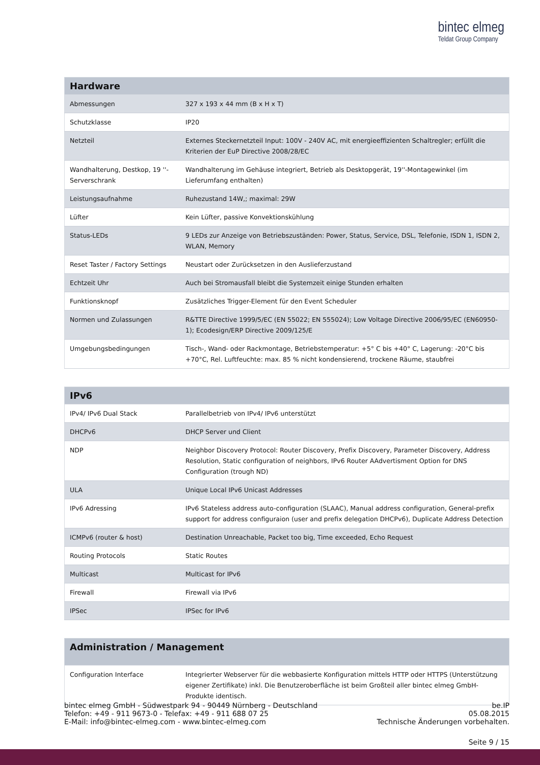bintec elmeg
Teldat Group Company
| Hardware | |
| --- | --- |
| Abmessungen | 327 x 193 x 44 mm (B x H x T) |
| Schutzklasse | IP20 |
| Netzteil | Externes Steckernetzteil Input: 100V - 240V AC, mit energieeffizienten Schaltregler; erfüllt die Kriterien der EuP Directive 2008/28/EC |
| Wandhalterung, Destkop, 19 ''-Serverschrank | Wandhalterung im Gehäuse integriert, Betrieb als Desktopgerät, 19''-Montagewinkel (im Lieferumfang enthalten) |
| Leistungsaufnahme | Ruhezustand 14W,; maximal: 29W |
| Lüfter | Kein Lüfter, passive Konvektionskühlung |
| Status-LEDs | 9 LEDs zur Anzeige von Betriebszuständen: Power, Status, Service, DSL, Telefonie, ISDN 1, ISDN 2, WLAN, Memory |
| Reset Taster / Factory Settings | Neustart oder Zurücksetzen in den Auslieferzustand |
| Echtzeit Uhr | Auch bei Stromausfall bleibt die Systemzeit einige Stunden erhalten |
| Funktionsknopf | Zusätzliches Trigger-Element für den Event Scheduler |
| Normen und Zulassungen | R&TTE Directive 1999/5/EC (EN 55022; EN 555024); Low Voltage Directive 2006/95/EC (EN60950-1); Ecodesign/ERP Directive 2009/125/E |
| Umgebungsbedingungen | Tisch-, Wand- oder Rackmontage, Betriebstemperatur: +5° C bis +40° C, Lagerung: -20°C bis +70°C, Rel. Luftfeuchte: max. 85 % nicht kondensierend, trockene Räume, staubfrei |
| IPv6 | |
| --- | --- |
| IPv4/ IPv6 Dual Stack | Parallelbetrieb von IPv4/ IPv6 unterstützt |
| DHCPv6 | DHCP Server und Client |
| NDP | Neighbor Discovery Protocol: Router Discovery, Prefix Discovery, Parameter Discovery, Address Resolution, Static configuration of neighbors, IPv6 Router AAdvertisment Option for DNS Configuration (trough ND) |
| ULA | Unique Local IPv6 Unicast Addresses |
| IPv6 Adressing | IPv6 Stateless address auto-configuration (SLAAC), Manual address configuration, General-prefix support for address configuraion (user and prefix delegation DHCPv6), Duplicate Address Detection |
| ICMPv6 (router & host) | Destination Unreachable, Packet too big, Time exceeded, Echo Request |
| Routing Protocols | Static Routes |
| Multicast | Multicast for IPv6 |
| Firewall | Firewall via IPv6 |
| IPSec | IPSec for IPv6 |
| Administration / Management | |
| --- | --- |
| Configuration Interface | Integrierter Webserver für die webbasierte Konfiguration mittels HTTP oder HTTPS (Unterstützung eigener Zertifikate) inkl. Die Benutzeroberfläche ist beim Großteil aller bintec elmeg GmbH-Produkte identisch. |
bintec elmeg GmbH - Südwestpark 94 - 90449 Nürnberg - Deutschland
Telefon: +49 - 911 9673-0 - Telefax: +49 - 911 688 07 25
E-Mail: info@bintec-elmeg.com - www.bintec-elmeg.com
be.IP
05.08.2015
Technische Änderungen vorbehalten.
Seite 9 / 15